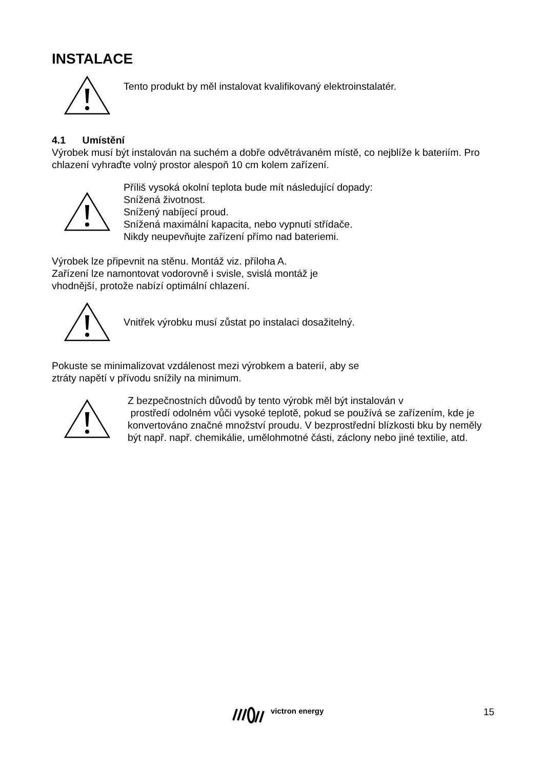INSTALACE
Tento produkt by měl instalovat kvalifikovaný elektroinstalatér.
4.1 Umístění
Výrobek musí být instalován na suchém a dobře odvětrávaném místě, co nejblíže k bateriím. Pro chlazení vyhraďte volný prostor alespoň 10 cm kolem zařízení.
Příliš vysoká okolní teplota bude mít následující dopady:
Snížená životnost.
Snížený nabíjecí proud.
Snížená maximální kapacita, nebo vypnutí střídače.
Nikdy neupevňujte zařízení přímo nad bateriemi.
Výrobek lze připevnit na stěnu. Montáž viz. příloha A.
Zařízení lze namontovat vodorovně i svisle, svislá montáž je
vhodnější, protože nabízí optimální chlazení.
Vnitřek výrobku musí zůstat po instalaci dosažitelný.
Pokuste se minimalizovat vzdálenost mezi výrobkem a baterií, aby se
ztráty napětí v přívodu snížily na minimum.
Z bezpečnostních důvodů by tento výrobk měl být instalován v
prostředí odolném vůči vysoké teplotě, pokud se používá se zařízením, kde je konvertováno značné množství proudu. V bezprostřední blízkosti bku by neměly být např. např. chemikálie, umělohmotné části, záclony nebo jiné textilie, atd.
victron energy 15